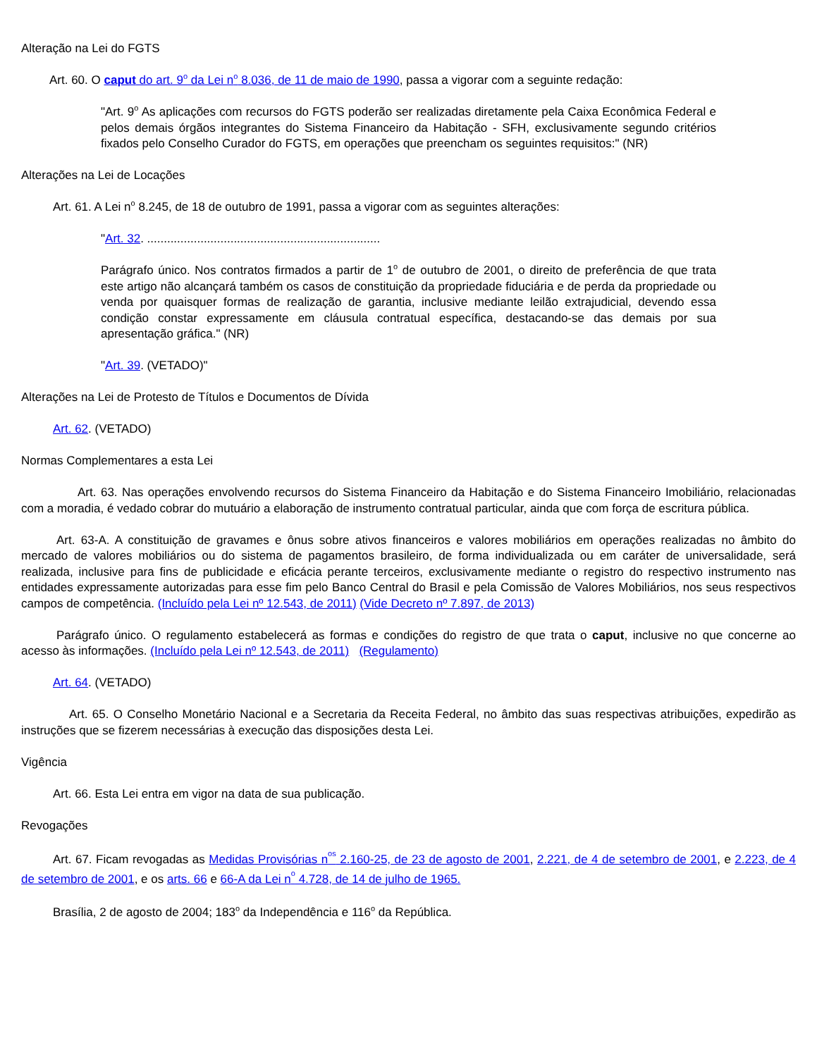Alteração na Lei do FGTS
Art. 60. O caput do art. 9<sup>o</sup> da Lei n<sup>o</sup> 8.036, de 11 de maio de 1990, passa a vigorar com a seguinte redação:
"Art. 9<sup>o</sup> As aplicações com recursos do FGTS poderão ser realizadas diretamente pela Caixa Econômica Federal e pelos demais órgãos integrantes do Sistema Financeiro da Habitação - SFH, exclusivamente segundo critérios fixados pelo Conselho Curador do FGTS, em operações que preencham os seguintes requisitos:" (NR)
Alterações na Lei de Locações
Art. 61. A Lei n<sup>o</sup> 8.245, de 18 de outubro de 1991, passa a vigorar com as seguintes alterações:
"Art. 32. ......................................................................
Parágrafo único. Nos contratos firmados a partir de 1<sup>o</sup> de outubro de 2001, o direito de preferência de que trata este artigo não alcançará também os casos de constituição da propriedade fiduciária e de perda da propriedade ou venda por quaisquer formas de realização de garantia, inclusive mediante leilão extrajudicial, devendo essa condição constar expressamente em cláusula contratual específica, destacando-se das demais por sua apresentação gráfica." (NR)
"Art. 39. (VETADO)"
Alterações na Lei de Protesto de Títulos e Documentos de Dívida
Art. 62. (VETADO)
Normas Complementares a esta Lei
Art. 63. Nas operações envolvendo recursos do Sistema Financeiro da Habitação e do Sistema Financeiro Imobiliário, relacionadas com a moradia, é vedado cobrar do mutuário a elaboração de instrumento contratual particular, ainda que com força de escritura pública.
Art. 63-A. A constituição de gravames e ônus sobre ativos financeiros e valores mobiliários em operações realizadas no âmbito do mercado de valores mobiliários ou do sistema de pagamentos brasileiro, de forma individualizada ou em caráter de universalidade, será realizada, inclusive para fins de publicidade e eficácia perante terceiros, exclusivamente mediante o registro do respectivo instrumento nas entidades expressamente autorizadas para esse fim pelo Banco Central do Brasil e pela Comissão de Valores Mobiliários, nos seus respectivos campos de competência. (Incluído pela Lei nº 12.543, de 2011) (Vide Decreto nº 7.897, de 2013)
Parágrafo único. O regulamento estabelecerá as formas e condições do registro de que trata o caput, inclusive no que concerne ao acesso às informações. (Incluído pela Lei nº 12.543, de 2011) (Regulamento)
Art. 64. (VETADO)
Art. 65. O Conselho Monetário Nacional e a Secretaria da Receita Federal, no âmbito das suas respectivas atribuições, expedirão as instruções que se fizerem necessárias à execução das disposições desta Lei.
Vigência
Art. 66. Esta Lei entra em vigor na data de sua publicação.
Revogações
Art. 67. Ficam revogadas as Medidas Provisórias n<sup>os</sup> 2.160-25, de 23 de agosto de 2001, 2.221, de 4 de setembro de 2001, e 2.223, de 4 de setembro de 2001, e os arts. 66 e 66-A da Lei n<sup>o</sup> 4.728, de 14 de julho de 1965.
Brasília, 2 de agosto de 2004; 183<sup>o</sup> da Independência e 116<sup>o</sup> da República.